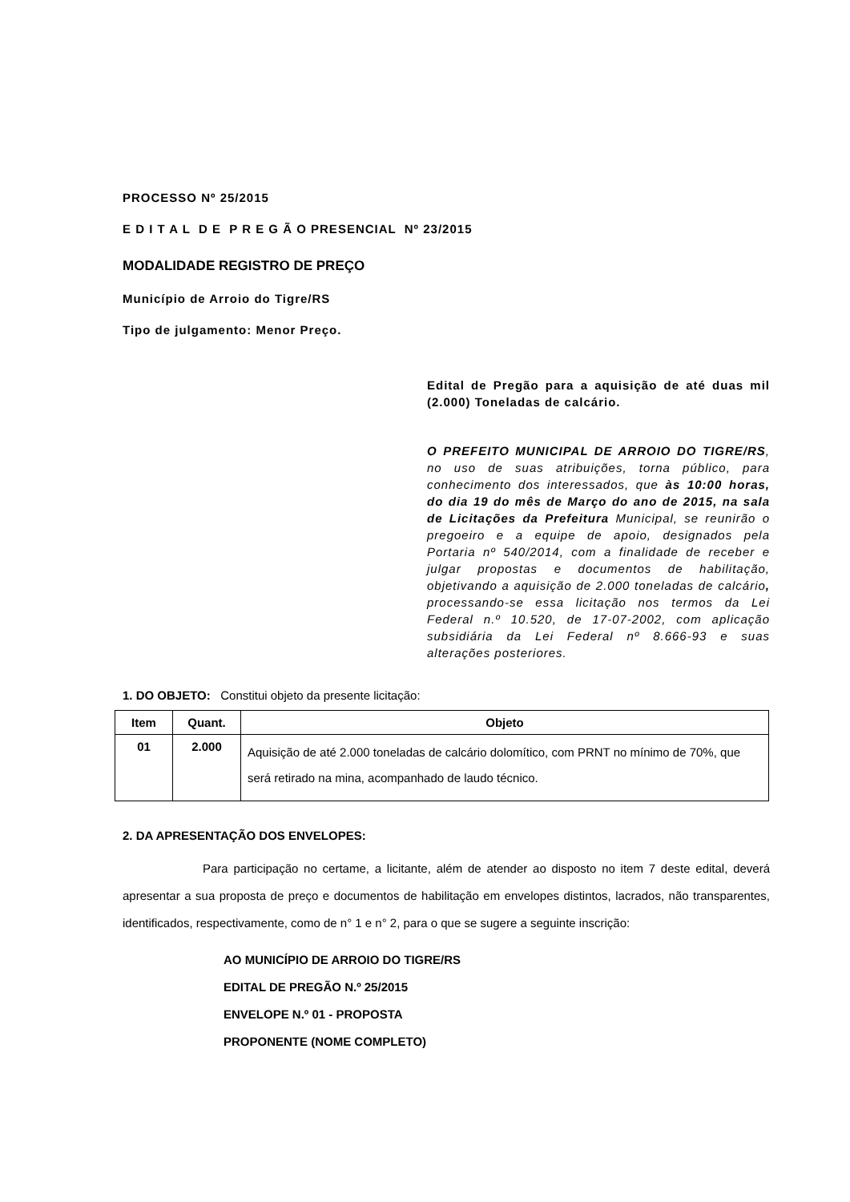PROCESSO Nº 25/2015
E D I T A L D E P R E G Ã O PRESENCIAL Nº 23/2015
MODALIDADE REGISTRO DE PREÇO
Município de Arroio do Tigre/RS
Tipo de julgamento: Menor Preço.
Edital de Pregão para a aquisição de até duas mil (2.000) Toneladas de calcário.
O PREFEITO MUNICIPAL DE ARROIO DO TIGRE/RS, no uso de suas atribuições, torna público, para conhecimento dos interessados, que às 10:00 horas, do dia 19 do mês de Março do ano de 2015, na sala de Licitações da Prefeitura Municipal, se reunirão o pregoeiro e a equipe de apoio, designados pela Portaria nº 540/2014, com a finalidade de receber e julgar propostas e documentos de habilitação, objetivando a aquisição de 2.000 toneladas de calcário, processando-se essa licitação nos termos da Lei Federal n.º 10.520, de 17-07-2002, com aplicação subsidiária da Lei Federal nº 8.666-93 e suas alterações posteriores.
1. DO OBJETO: Constitui objeto da presente licitação:
| Item | Quant. | Objeto |
| --- | --- | --- |
| 01 | 2.000 | Aquisição de até 2.000 toneladas de calcário dolomítico, com PRNT no mínimo de 70%, que será retirado na mina, acompanhado de laudo técnico. |
2. DA APRESENTAÇÃO DOS ENVELOPES:
Para participação no certame, a licitante, além de atender ao disposto no item 7 deste edital, deverá apresentar a sua proposta de preço e documentos de habilitação em envelopes distintos, lacrados, não transparentes, identificados, respectivamente, como de n° 1 e n° 2, para o que se sugere a seguinte inscrição:
AO MUNICÍPIO DE ARROIO DO TIGRE/RS
EDITAL DE PREGÃO N.º 25/2015
ENVELOPE N.º 01 - PROPOSTA
PROPONENTE (NOME COMPLETO)